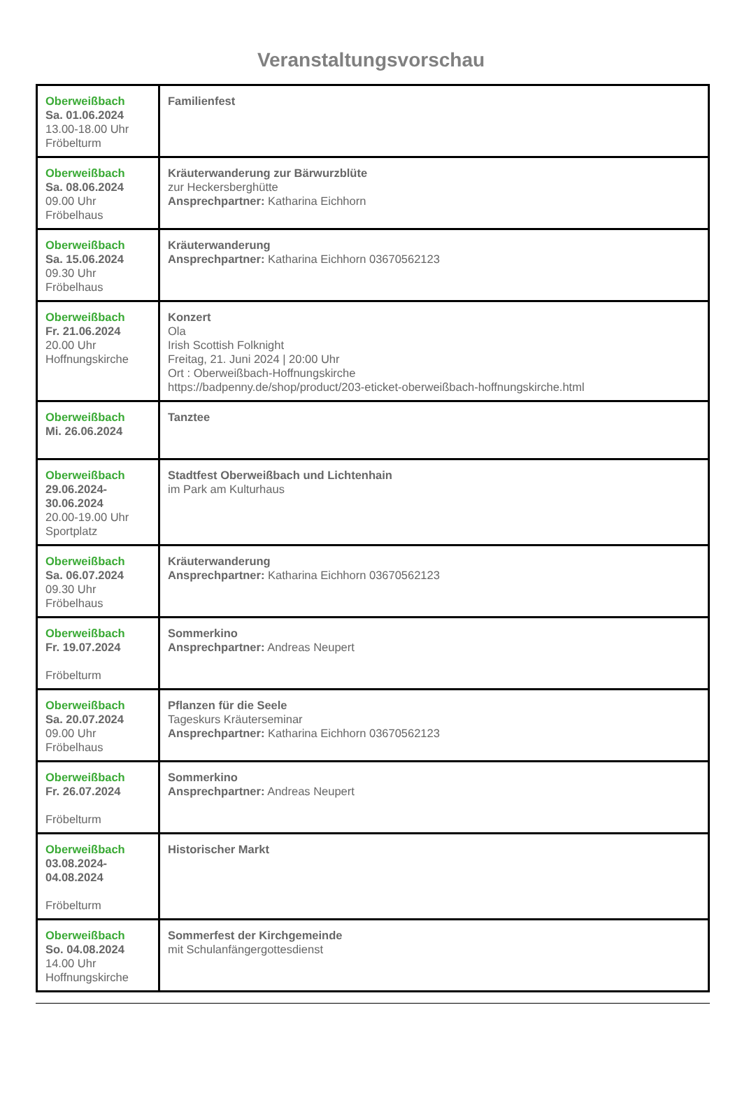Veranstaltungsvorschau
| Oberweißbach Sa. 01.06.2024 13.00-18.00 Uhr Fröbelturm | Familienfest |
| Oberweißbach Sa. 08.06.2024 09.00 Uhr Fröbelhaus | Kräuterwanderung zur Bärwurzblüte zur Heckersberghütte Ansprechpartner: Katharina Eichhorn |
| Oberweißbach Sa. 15.06.2024 09.30 Uhr Fröbelhaus | Kräuterwanderung Ansprechpartner: Katharina Eichhorn 03670562123 |
| Oberweißbach Fr. 21.06.2024 20.00 Uhr Hoffnungskirche | Konzert Ola Irish Scottish Folknight Freitag, 21. Juni 2024 / 20:00 Uhr Ort : Oberweißbach-Hoffnungskirche https://badpenny.de/shop/product/203-eticket-oberweißbach-hoffnungskirche.html |
| Oberweißbach Mi. 26.06.2024 | Tanztee |
| Oberweißbach 29.06.2024- 30.06.2024 20.00-19.00 Uhr Sportplatz | Stadtfest Oberweißbach und Lichtenhain im Park am Kulturhaus |
| Oberweißbach Sa. 06.07.2024 09.30 Uhr Fröbelhaus | Kräuterwanderung Ansprechpartner: Katharina Eichhorn 03670562123 |
| Oberweißbach Fr. 19.07.2024 Fröbelturm | Sommerkino Ansprechpartner: Andreas Neupert |
| Oberweißbach Sa. 20.07.2024 09.00 Uhr Fröbelhaus | Pflanzen für die Seele Tageskurs Kräuterseminar Ansprechpartner: Katharina Eichhorn 03670562123 |
| Oberweißbach Fr. 26.07.2024 Fröbelturm | Sommerkino Ansprechpartner: Andreas Neupert |
| Oberweißbach 03.08.2024- 04.08.2024 Fröbelturm | Historischer Markt |
| Oberweißbach So. 04.08.2024 14.00 Uhr Hoffnungskirche | Sommerfest der Kirchgemeinde mit Schulanfängergottesdienst |